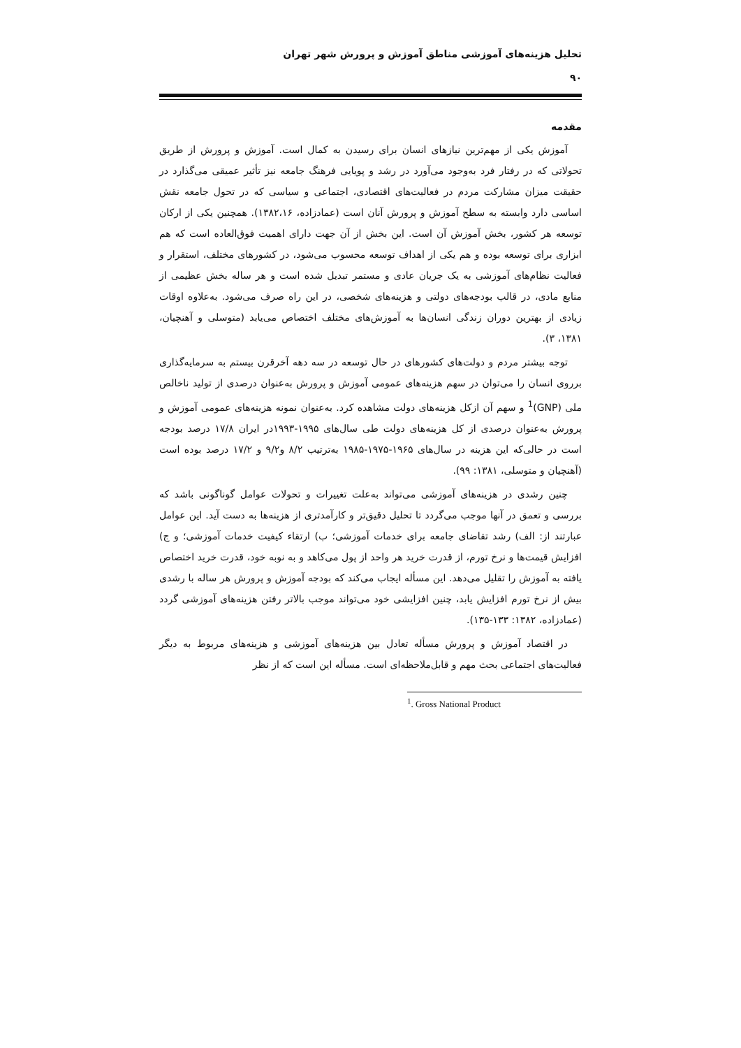تحلیل هزینه‌های آموزشی مناطق آموزش و پرورش شهر تهران
۹۰
مقدمه
آموزش یکی از مهم‌ترین نیازهای انسان برای رسیدن به کمال است. آموزش و پرورش از طریق تحولاتی که در رفتار فرد به‌وجود می‌آورد در رشد و پویایی فرهنگ جامعه نیز تأثیر عمیقی می‌گذارد در حقیقت میزان مشارکت مردم در فعالیت‌های اقتصادی، اجتماعی و سیاسی که در تحول جامعه نقش اساسی دارد وابسته به سطح آموزش و پرورش آنان است (عمادزاده، ۱۳۸۲،۱۶). همچنین یکی از ارکان توسعه هر کشور، بخش آموزش آن است. این بخش از آن جهت دارای اهمیت فوق‌العاده است که هم ابزاری برای توسعه بوده و هم یکی از اهداف توسعه محسوب می‌شود، در کشورهای مختلف، استقرار و فعالیت نظام‌های آموزشی به یک جریان عادی و مستمر تبدیل شده است و هر ساله بخش عظیمی از منابع مادی، در قالب بودجه‌های دولتی و هزینه‌های شخصی، در این راه صرف می‌شود. به‌علاوه اوقات زیادی از بهترین دوران زندگی انسان‌ها به آموزش‌های مختلف اختصاص می‌یابد (متوسلی و آهنچیان، ۱۳۸۱، ۳).
توجه بیشتر مردم و دولت‌های کشورهای در حال توسعه در سه دهه آخرقرن بیستم به سرمایه‌گذاری برروی انسان را می‌توان در سهم هزینه‌های عمومی آموزش و پرورش به‌عنوان درصدی از تولید ناخالص ملی (GNP)<sup>1</sup> و سهم آن ازکل هزینه‌های دولت مشاهده کرد. به‌عنوان نمونه هزینه‌های عمومی آموزش و پرورش به‌عنوان درصدی از کل هزینه‌های دولت طی سال‌های ۱۹۹۵-۱۹۹۳در ایران ۱۷/۸ درصد بودجه است در حالی‌که این هزینه در سال‌های ۱۹۶۵-۱۹۷۵-۱۹۸۵ به‌ترتیب ۸/۲ و۹/۲ و ۱۷/۲ درصد بوده است (آهنچیان و متوسلی، ۱۳۸۱: ۹۹).
چنین رشدی در هزینه‌های آموزشی می‌تواند به‌علت تغییرات و تحولات عوامل گوناگونی باشد که بررسی و تعمق در آنها موجب می‌گردد تا تحلیل دقیق‌تر و کارآمدتری از هزینه‌ها به دست آید. این عوامل عبارتند از: الف) رشد تقاضای جامعه برای خدمات آموزشی؛ ب) ارتقاء کیفیت خدمات آموزشی؛ و ج) افزایش قیمت‌ها و نرخ تورم، از قدرت خرید هر واحد از پول می‌کاهد و به نوبه خود، قدرت خرید اختصاص یافته به آموزش را تقلیل می‌دهد. این مسأله ایجاب می‌کند که بودجه آموزش و پرورش هر ساله با رشدی بیش از نرخ تورم افزایش یابد، چنین افزایشی خود می‌تواند موجب بالاتر رفتن هزینه‌های آموزشی گردد (عمادزاده، ۱۳۸۲: ۱۳۳-۱۳۵).
در اقتصاد آموزش و پرورش مسأله تعادل بین هزینه‌های آموزشی و هزینه‌های مربوط به دیگر فعالیت‌های اجتماعی بحث مهم و قابل‌ملاحظه‌ای است. مسأله این است که از نظر
<sup>1</sup>. Gross National Product